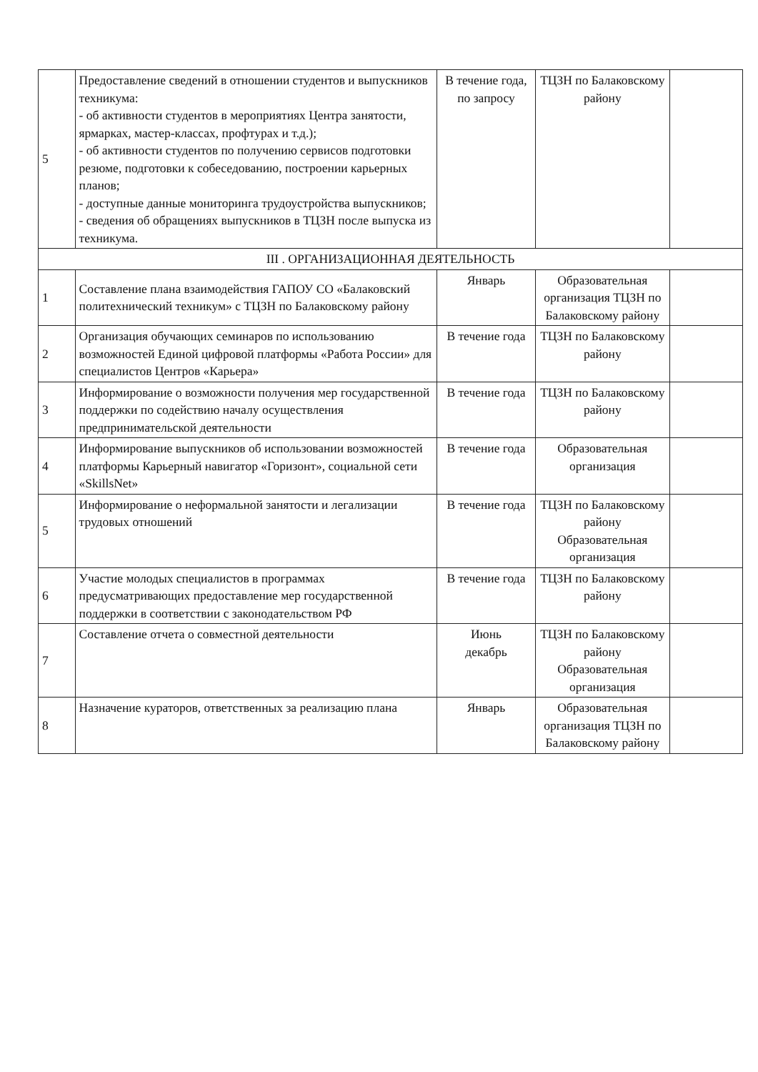| 5 | Предоставление сведений в отношении студентов и выпускников техникума: - об активности студентов в мероприятиях Центра занятости, ярмарках, мастер-классах, профтурах и т.д.); - об активности студентов по получению сервисов подготовки резюме, подготовки к собеседованию, построении карьерных планов; - доступные данные мониторинга трудоустройства выпускников; - сведения об обращениях выпускников в ТЦЗН после выпуска из техникума. | В течение года, по запросу | ТЦЗН по Балаковскому району | |
| III . ОРГАНИЗАЦИОННАЯ ДЕЯТЕЛЬНОСТЬ | | | | |
| 1 | Составление плана взаимодействия ГАПОУ СО «Балаковский политехнический техникум» с ТЦЗН по Балаковскому району | Январь | Образовательная организация ТЦЗН по Балаковскому району | |
| 2 | Организация обучающих семинаров по использованию возможностей Единой цифровой платформы «Работа России» для специалистов Центров «Карьера» | В течение года | ТЦЗН по Балаковскому району | |
| 3 | Информирование о возможности получения мер государственной поддержки по содействию началу осуществления предпринимательской деятельности | В течение года | ТЦЗН по Балаковскому району | |
| 4 | Информирование выпускников об использовании возможностей платформы Карьерный навигатор «Горизонт», социальной сети «SkillsNet» | В течение года | Образовательная организация | |
| 5 | Информирование о неформальной занятости и легализации трудовых отношений | В течение года | ТЦЗН по Балаковскому району Образовательная организация | |
| 6 | Участие молодых специалистов в программах предусматривающих предоставление мер государственной поддержки в соответствии с законодательством РФ | В течение года | ТЦЗН по Балаковскому району | |
| 7 | Составление отчета о совместной деятельности | Июнь декабрь | ТЦЗН по Балаковскому району Образовательная организация | |
| 8 | Назначение кураторов, ответственных за реализацию плана | Январь | Образовательная организация ТЦЗН по Балаковскому району | |